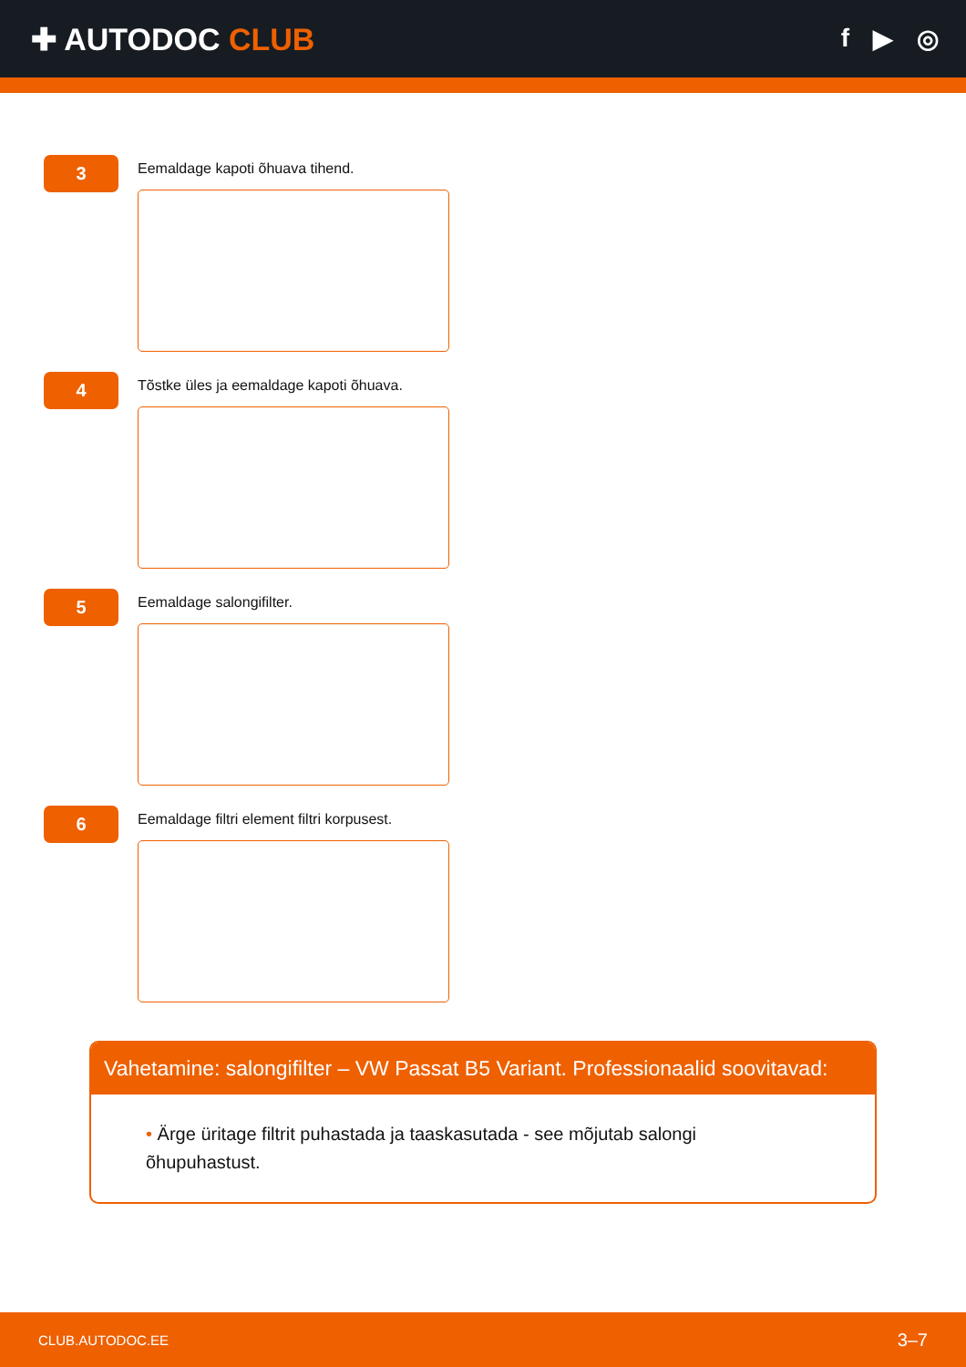✚ AUTODOC CLUB
f ▶ ◎
3
Eemaldage kapoti õhuava tihend.
4
Tõstke üles ja eemaldage kapoti õhuava.
5
Eemaldage salongifilter.
6
Eemaldage filtri element filtri korpusest.
Vahetamine: salongifilter – VW Passat B5 Variant. Professionaalid soovitavad:
• Ärge üritage filtrit puhastada ja taaskasutada - see mõjutab salongi
õhupuhastust.
CLUB.AUTODOC.EE 3–7